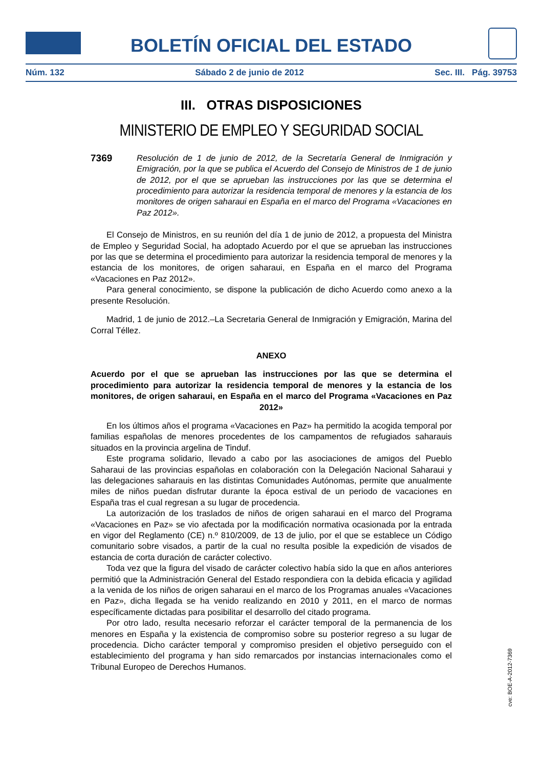BOLETÍN OFICIAL DEL ESTADO
Núm. 132 Sábado 2 de junio de 2012 Sec. III. Pág. 39753
III. OTRAS DISPOSICIONES
MINISTERIO DE EMPLEO Y SEGURIDAD SOCIAL
7369
Resolución de 1 de junio de 2012, de la Secretaría General de Inmigración y Emigración, por la que se publica el Acuerdo del Consejo de Ministros de 1 de junio de 2012, por el que se aprueban las instrucciones por las que se determina el procedimiento para autorizar la residencia temporal de menores y la estancia de los monitores de origen saharaui en España en el marco del Programa «Vacaciones en Paz 2012».
El Consejo de Ministros, en su reunión del día 1 de junio de 2012, a propuesta del Ministra de Empleo y Seguridad Social, ha adoptado Acuerdo por el que se aprueban las instrucciones por las que se determina el procedimiento para autorizar la residencia temporal de menores y la estancia de los monitores, de origen saharaui, en España en el marco del Programa «Vacaciones en Paz 2012».
Para general conocimiento, se dispone la publicación de dicho Acuerdo como anexo a la presente Resolución.
Madrid, 1 de junio de 2012.–La Secretaria General de Inmigración y Emigración, Marina del Corral Téllez.
ANEXO
Acuerdo por el que se aprueban las instrucciones por las que se determina el procedimiento para autorizar la residencia temporal de menores y la estancia de los monitores, de origen saharaui, en España en el marco del Programa «Vacaciones en Paz 2012»
En los últimos años el programa «Vacaciones en Paz» ha permitido la acogida temporal por familias españolas de menores procedentes de los campamentos de refugiados saharauis situados en la provincia argelina de Tinduf.
Este programa solidario, llevado a cabo por las asociaciones de amigos del Pueblo Saharaui de las provincias españolas en colaboración con la Delegación Nacional Saharaui y las delegaciones saharauis en las distintas Comunidades Autónomas, permite que anualmente miles de niños puedan disfrutar durante la época estival de un periodo de vacaciones en España tras el cual regresan a su lugar de procedencia.
La autorización de los traslados de niños de origen saharaui en el marco del Programa «Vacaciones en Paz» se vio afectada por la modificación normativa ocasionada por la entrada en vigor del Reglamento (CE) n.º 810/2009, de 13 de julio, por el que se establece un Código comunitario sobre visados, a partir de la cual no resulta posible la expedición de visados de estancia de corta duración de carácter colectivo.
Toda vez que la figura del visado de carácter colectivo había sido la que en años anteriores permitió que la Administración General del Estado respondiera con la debida eficacia y agilidad a la venida de los niños de origen saharaui en el marco de los Programas anuales «Vacaciones en Paz», dicha llegada se ha venido realizando en 2010 y 2011, en el marco de normas específicamente dictadas para posibilitar el desarrollo del citado programa.
Por otro lado, resulta necesario reforzar el carácter temporal de la permanencia de los menores en España y la existencia de compromiso sobre su posterior regreso a su lugar de procedencia. Dicho carácter temporal y compromiso presiden el objetivo perseguido con el establecimiento del programa y han sido remarcados por instancias internacionales como el Tribunal Europeo de Derechos Humanos.
cve: BOE-A-2012-7369